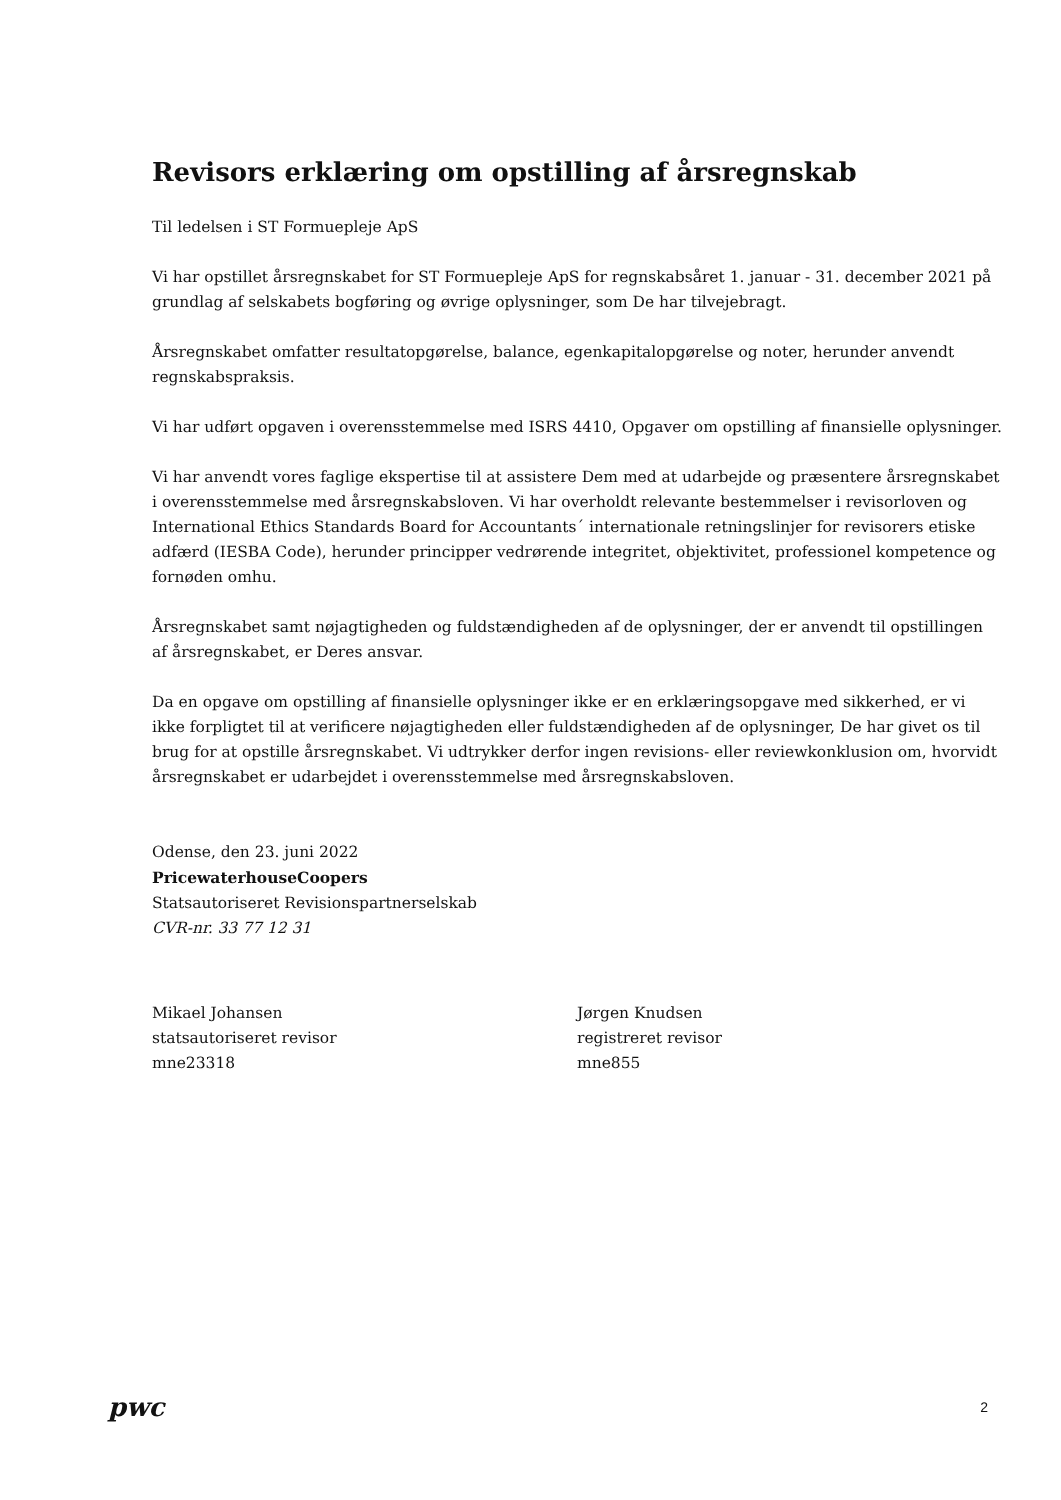Revisors erklæring om opstilling af årsregnskab
Til ledelsen i ST Formuepleje ApS
Vi har opstillet årsregnskabet for ST Formuepleje ApS for regnskabsåret 1. januar - 31. december 2021 på grundlag af selskabets bogføring og øvrige oplysninger, som De har tilvejebragt.
Årsregnskabet omfatter resultatopgørelse, balance, egenkapitalopgørelse og noter, herunder anvendt regnskabspraksis.
Vi har udført opgaven i overensstemmelse med ISRS 4410, Opgaver om opstilling af finansielle oplysninger.
Vi har anvendt vores faglige ekspertise til at assistere Dem med at udarbejde og præsentere årsregnskabet i overensstemmelse med årsregnskabsloven. Vi har overholdt relevante bestemmelser i revisorloven og International Ethics Standards Board for Accountants´ internationale retningslinjer for revisorers etiske adfærd (IESBA Code), herunder principper vedrørende integritet, objektivitet, professionel kompetence og fornøden omhu.
Årsregnskabet samt nøjagtigheden og fuldstændigheden af de oplysninger, der er anvendt til opstillingen af årsregnskabet, er Deres ansvar.
Da en opgave om opstilling af finansielle oplysninger ikke er en erklæringsopgave med sikkerhed, er vi ikke forpligtet til at verificere nøjagtigheden eller fuldstændigheden af de oplysninger, De har givet os til brug for at opstille årsregnskabet. Vi udtrykker derfor ingen revisions- eller reviewkonklusion om, hvorvidt årsregnskabet er udarbejdet i overensstemmelse med årsregnskabsloven.
Odense, den 23. juni 2022
PricewaterhouseCoopers
Statsautoriseret Revisionspartnerselskab
CVR-nr. 33 77 12 31
Mikael Johansen
statsautoriseret revisor
mne23318
Jørgen Knudsen
registreret revisor
mne855
pwc 2